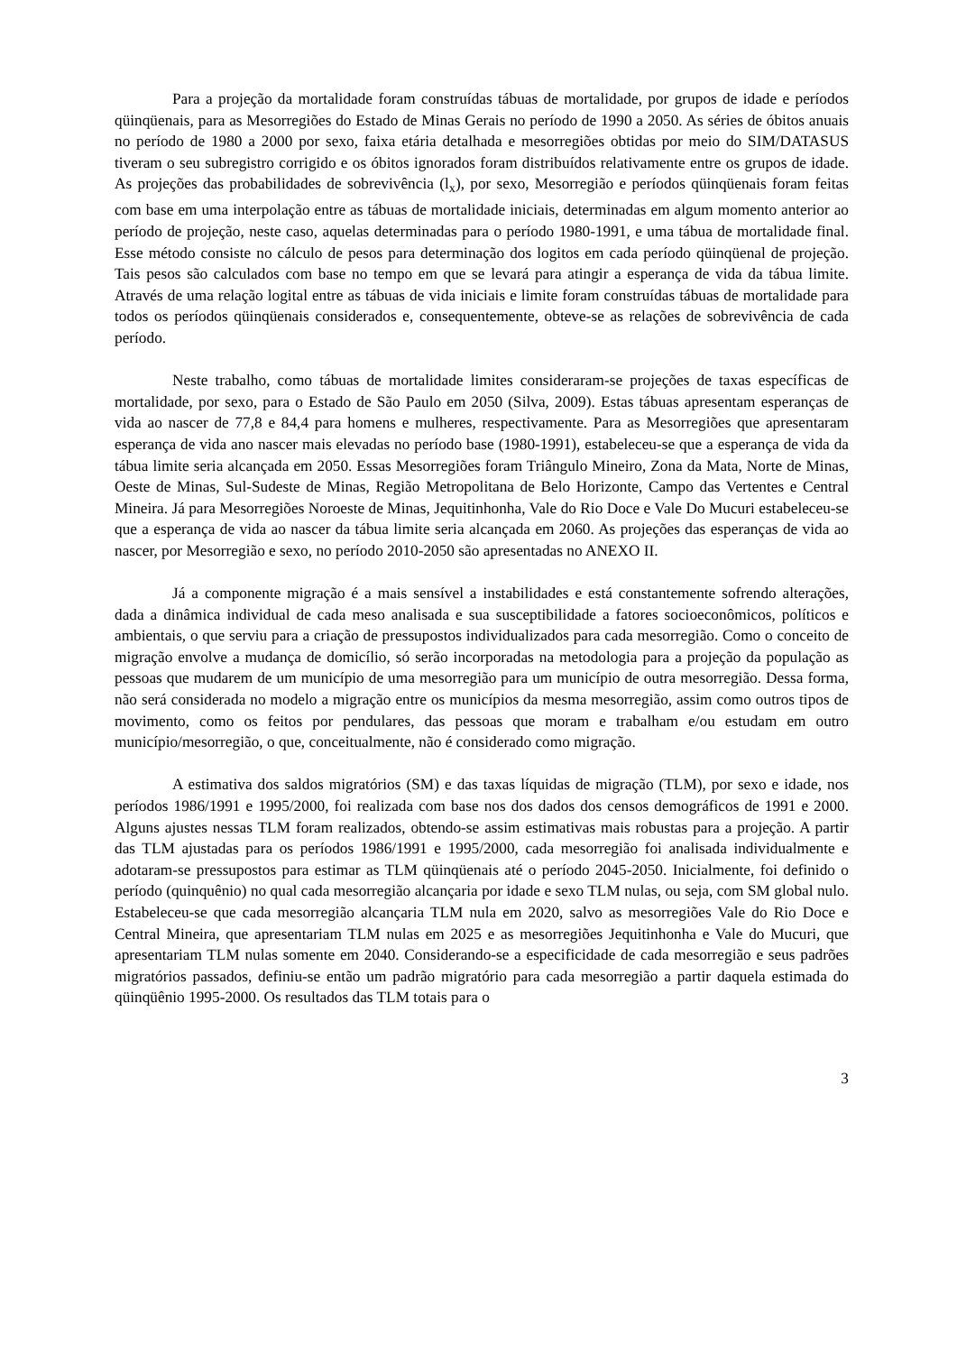Para a projeção da mortalidade foram construídas tábuas de mortalidade, por grupos de idade e períodos qüinqüenais, para as Mesorregiões do Estado de Minas Gerais no período de 1990 a 2050. As séries de óbitos anuais no período de 1980 a 2000 por sexo, faixa etária detalhada e mesorregiões obtidas por meio do SIM/DATASUS tiveram o seu subregistro corrigido e os óbitos ignorados foram distribuídos relativamente entre os grupos de idade. As projeções das probabilidades de sobrevivência (l<sub>x</sub>), por sexo, Mesorregião e períodos qüinqüenais foram feitas com base em uma interpolação entre as tábuas de mortalidade iniciais, determinadas em algum momento anterior ao período de projeção, neste caso, aquelas determinadas para o período 1980-1991, e uma tábua de mortalidade final. Esse método consiste no cálculo de pesos para determinação dos logitos em cada período qüinqüenal de projeção. Tais pesos são calculados com base no tempo em que se levará para atingir a esperança de vida da tábua limite. Através de uma relação logital entre as tábuas de vida iniciais e limite foram construídas tábuas de mortalidade para todos os períodos qüinqüenais considerados e, consequentemente, obteve-se as relações de sobrevivência de cada período.
Neste trabalho, como tábuas de mortalidade limites consideraram-se projeções de taxas específicas de mortalidade, por sexo, para o Estado de São Paulo em 2050 (Silva, 2009). Estas tábuas apresentam esperanças de vida ao nascer de 77,8 e 84,4 para homens e mulheres, respectivamente. Para as Mesorregiões que apresentaram esperança de vida ano nascer mais elevadas no período base (1980-1991), estabeleceu-se que a esperança de vida da tábua limite seria alcançada em 2050. Essas Mesorregiões foram Triângulo Mineiro, Zona da Mata, Norte de Minas, Oeste de Minas, Sul-Sudeste de Minas, Região Metropolitana de Belo Horizonte, Campo das Vertentes e Central Mineira. Já para Mesorregiões Noroeste de Minas, Jequitinhonha, Vale do Rio Doce e Vale Do Mucuri estabeleceu-se que a esperança de vida ao nascer da tábua limite seria alcançada em 2060. As projeções das esperanças de vida ao nascer, por Mesorregião e sexo, no período 2010-2050 são apresentadas no ANEXO II.
Já a componente migração é a mais sensível a instabilidades e está constantemente sofrendo alterações, dada a dinâmica individual de cada meso analisada e sua susceptibilidade a fatores socioeconômicos, políticos e ambientais, o que serviu para a criação de pressupostos individualizados para cada mesorregião. Como o conceito de migração envolve a mudança de domicílio, só serão incorporadas na metodologia para a projeção da população as pessoas que mudarem de um município de uma mesorregião para um município de outra mesorregião. Dessa forma, não será considerada no modelo a migração entre os municípios da mesma mesorregião, assim como outros tipos de movimento, como os feitos por pendulares, das pessoas que moram e trabalham e/ou estudam em outro município/mesorregião, o que, conceitualmente, não é considerado como migração.
A estimativa dos saldos migratórios (SM) e das taxas líquidas de migração (TLM), por sexo e idade, nos períodos 1986/1991 e 1995/2000, foi realizada com base nos dos dados dos censos demográficos de 1991 e 2000. Alguns ajustes nessas TLM foram realizados, obtendo-se assim estimativas mais robustas para a projeção. A partir das TLM ajustadas para os períodos 1986/1991 e 1995/2000, cada mesorregião foi analisada individualmente e adotaram-se pressupostos para estimar as TLM qüinqüenais até o período 2045-2050. Inicialmente, foi definido o período (quinquênio) no qual cada mesorregião alcançaria por idade e sexo TLM nulas, ou seja, com SM global nulo. Estabeleceu-se que cada mesorregião alcançaria TLM nula em 2020, salvo as mesorregiões Vale do Rio Doce e Central Mineira, que apresentariam TLM nulas em 2025 e as mesorregiões Jequitinhonha e Vale do Mucuri, que apresentariam TLM nulas somente em 2040. Considerando-se a especificidade de cada mesorregião e seus padrões migratórios passados, definiu-se então um padrão migratório para cada mesorregião a partir daquela estimada do qüinqüênio 1995-2000. Os resultados das TLM totais para o
3